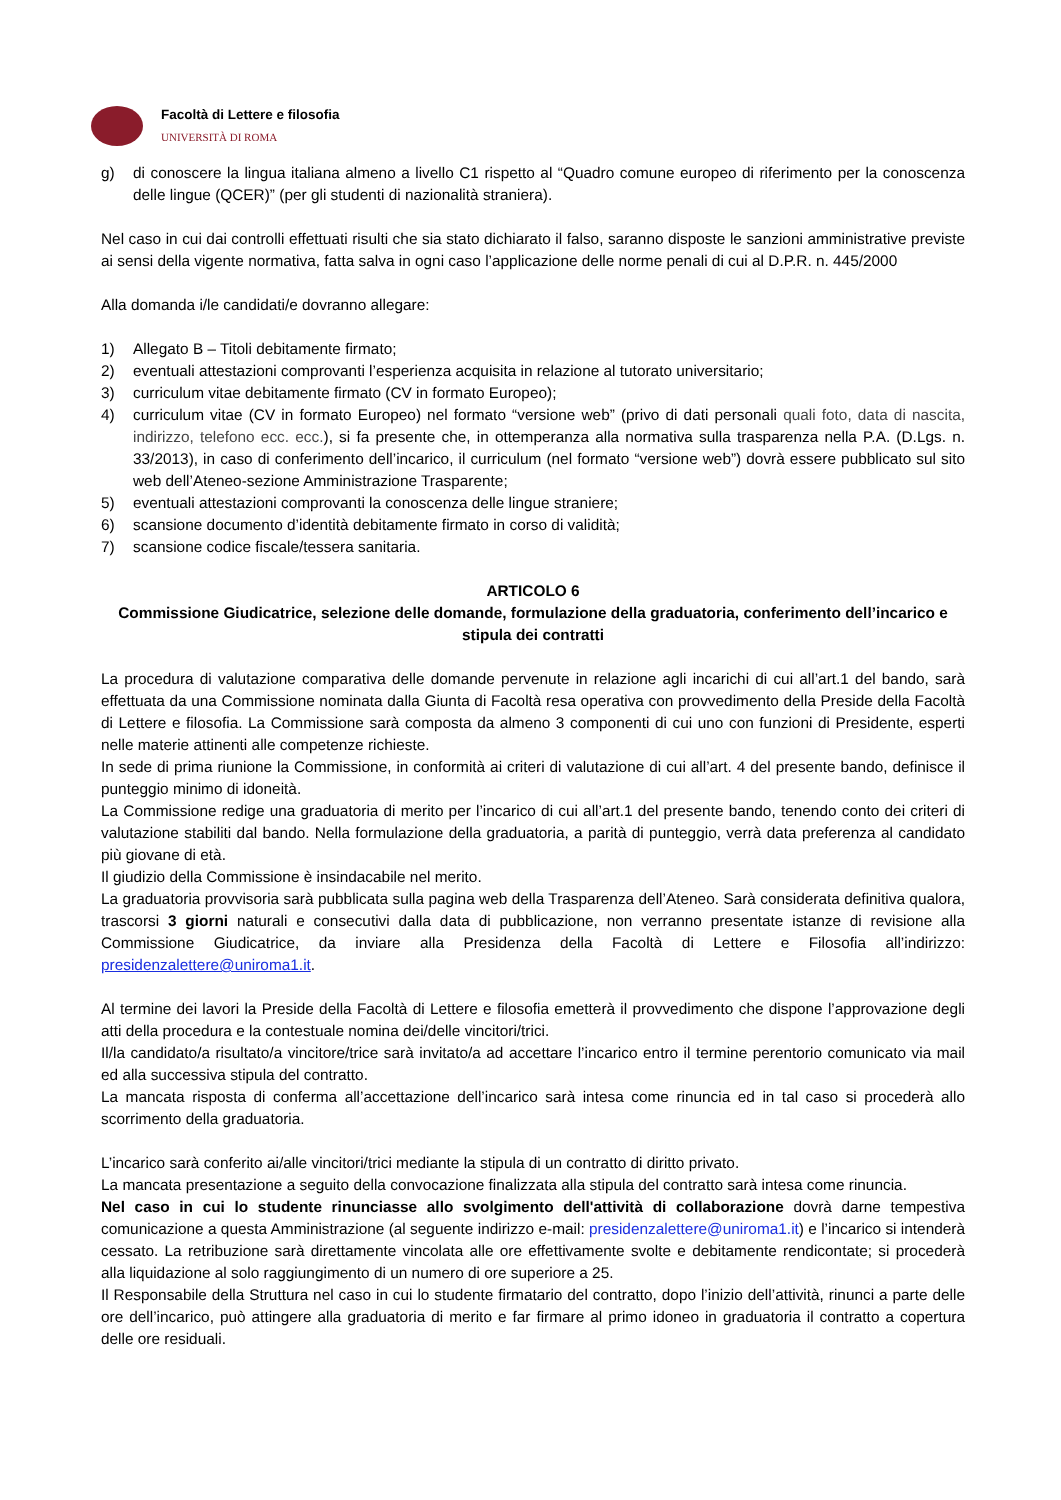Facoltà di Lettere e filosofia
UNIVERSITÀ DI ROMA
g) di conoscere la lingua italiana almeno a livello C1 rispetto al “Quadro comune europeo di riferimento per la conoscenza delle lingue (QCER)” (per gli studenti di nazionalità straniera).
Nel caso in cui dai controlli effettuati risulti che sia stato dichiarato il falso, saranno disposte le sanzioni amministrative previste ai sensi della vigente normativa, fatta salva in ogni caso l’applicazione delle norme penali di cui al D.P.R. n. 445/2000
Alla domanda i/le candidati/e dovranno allegare:
1) Allegato B – Titoli debitamente firmato;
2) eventuali attestazioni comprovanti l’esperienza acquisita in relazione al tutorato universitario;
3) curriculum vitae debitamente firmato (CV in formato Europeo);
4) curriculum vitae (CV in formato Europeo) nel formato “versione web” (privo di dati personali quali foto, data di nascita, indirizzo, telefono ecc. ecc.), si fa presente che, in ottemperanza alla normativa sulla trasparenza nella P.A. (D.Lgs. n. 33/2013), in caso di conferimento dell’incarico, il curriculum (nel formato “versione web”) dovrà essere pubblicato sul sito web dell’Ateneo-sezione Amministrazione Trasparente;
5) eventuali attestazioni comprovanti la conoscenza delle lingue straniere;
6) scansione documento d’identità debitamente firmato in corso di validità;
7) scansione codice fiscale/tessera sanitaria.
ARTICOLO 6
Commissione Giudicatrice, selezione delle domande, formulazione della graduatoria, conferimento dell’incarico e stipula dei contratti
La procedura di valutazione comparativa delle domande pervenute in relazione agli incarichi di cui all’art.1 del bando, sarà effettuata da una Commissione nominata dalla Giunta di Facoltà resa operativa con provvedimento della Preside della Facoltà di Lettere e filosofia. La Commissione sarà composta da almeno 3 componenti di cui uno con funzioni di Presidente, esperti nelle materie attinenti alle competenze richieste.
In sede di prima riunione la Commissione, in conformità ai criteri di valutazione di cui all’art. 4 del presente bando, definisce il punteggio minimo di idoneità.
La Commissione redige una graduatoria di merito per l’incarico di cui all’art.1 del presente bando, tenendo conto dei criteri di valutazione stabiliti dal bando. Nella formulazione della graduatoria, a parità di punteggio, verrà data preferenza al candidato più giovane di età.
Il giudizio della Commissione è insindacabile nel merito.
La graduatoria provvisoria sarà pubblicata sulla pagina web della Trasparenza dell’Ateneo. Sarà considerata definitiva qualora, trascorsi 3 giorni naturali e consecutivi dalla data di pubblicazione, non verranno presentate istanze di revisione alla Commissione Giudicatrice, da inviare alla Presidenza della Facoltà di Lettere e Filosofia all’indirizzo: presidenzalettere@uniroma1.it.
Al termine dei lavori la Preside della Facoltà di Lettere e filosofia emetterà il provvedimento che dispone l’approvazione degli atti della procedura e la contestuale nomina dei/delle vincitori/trici.
Il/la candidato/a risultato/a vincitore/trice sarà invitato/a ad accettare l’incarico entro il termine perentorio comunicato via mail ed alla successiva stipula del contratto.
La mancata risposta di conferma all’accettazione dell’incarico sarà intesa come rinuncia ed in tal caso si procederà allo scorrimento della graduatoria.
L’incarico sarà conferito ai/alle vincitori/trici mediante la stipula di un contratto di diritto privato.
La mancata presentazione a seguito della convocazione finalizzata alla stipula del contratto sarà intesa come rinuncia.
Nel caso in cui lo studente rinunciasse allo svolgimento dell'attività di collaborazione dovrà darne tempestiva comunicazione a questa Amministrazione (al seguente indirizzo e-mail: presidenzalettere@uniroma1.it) e l’incarico si intenderà cessato. La retribuzione sarà direttamente vincolata alle ore effettivamente svolte e debitamente rendicontate; si procederà alla liquidazione al solo raggiungimento di un numero di ore superiore a 25.
Il Responsabile della Struttura nel caso in cui lo studente firmatario del contratto, dopo l’inizio dell’attività, rinunci a parte delle ore dell’incarico, può attingere alla graduatoria di merito e far firmare al primo idoneo in graduatoria il contratto a copertura delle ore residuali.